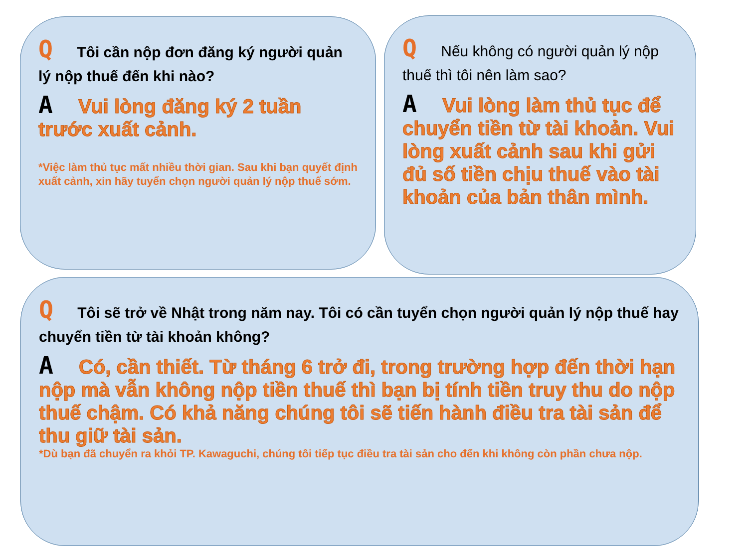Q Tôi cần nộp đơn đăng ký người quản lý nộp thuế đến khi nào?
A Vui lòng đăng ký 2 tuần trước xuất cảnh.
*Việc làm thủ tục mất nhiều thời gian. Sau khi bạn quyết định xuất cảnh, xin hãy tuyển chọn người quản lý nộp thuế sớm.
Q Nếu không có người quản lý nộp thuế thì tôi nên làm sao?
A Vui lòng làm thủ tục để chuyển tiền từ tài khoản. Vui lòng xuất cảnh sau khi gửi đủ số tiền chịu thuế vào tài khoản của bản thân mình.
Q Tôi sẽ trở về Nhật trong năm nay. Tôi có cần tuyển chọn người quản lý nộp thuế hay chuyển tiền từ tài khoản không?
A Có, cần thiết. Từ tháng 6 trở đi, trong trường hợp đến thời hạn nộp mà vẫn không nộp tiền thuế thì bạn bị tính tiền truy thu do nộp thuế chậm. Có khả năng chúng tôi sẽ tiến hành điều tra tài sản để thu giữ tài sản.
*Dù bạn đã chuyển ra khỏi TP. Kawaguchi, chúng tôi tiếp tục điều tra tài sản cho đến khi không còn phần chưa nộp.